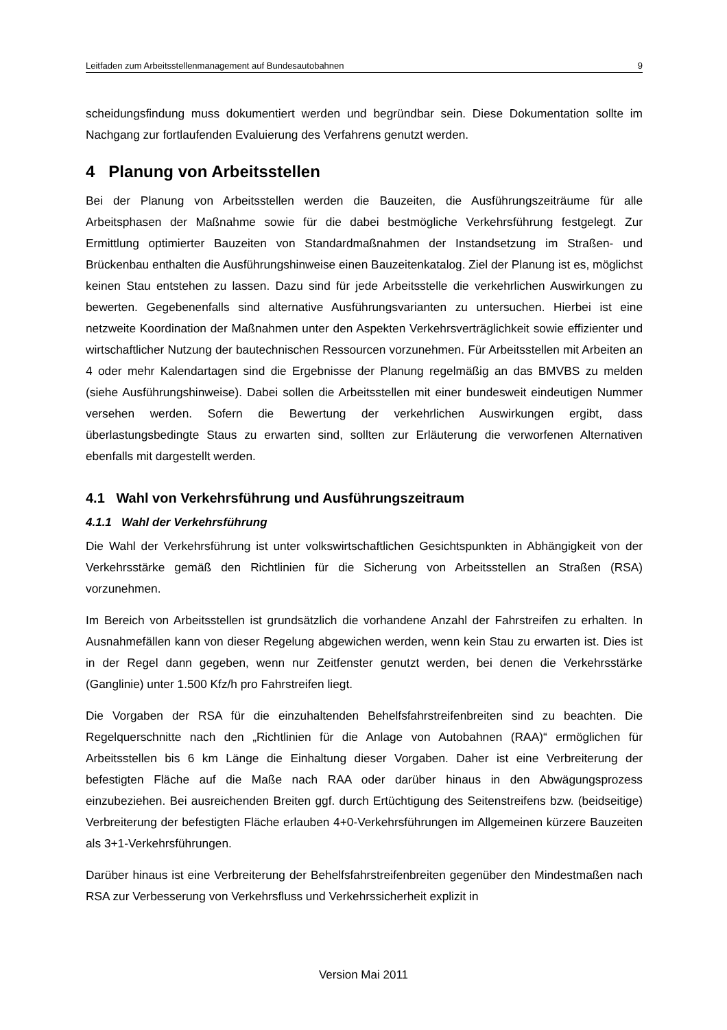Leitfaden zum Arbeitsstellenmanagement auf Bundesautobahnen 9
scheidungsfindung muss dokumentiert werden und begründbar sein. Diese Dokumentation sollte im Nachgang zur fortlaufenden Evaluierung des Verfahrens genutzt werden.
4 Planung von Arbeitsstellen
Bei der Planung von Arbeitsstellen werden die Bauzeiten, die Ausführungszeiträume für alle Arbeitsphasen der Maßnahme sowie für die dabei bestmögliche Verkehrsführung festgelegt. Zur Ermittlung optimierter Bauzeiten von Standardmaßnahmen der Instandsetzung im Straßen- und Brückenbau enthalten die Ausführungshinweise einen Bauzeitenkatalog. Ziel der Planung ist es, möglichst keinen Stau entstehen zu lassen. Dazu sind für jede Arbeitsstelle die verkehrlichen Auswirkungen zu bewerten. Gegebenenfalls sind alternative Ausführungsvarianten zu untersuchen. Hierbei ist eine netzweite Koordination der Maßnahmen unter den Aspekten Verkehrsverträglichkeit sowie effizienter und wirtschaftlicher Nutzung der bautechnischen Ressourcen vorzunehmen. Für Arbeitsstellen mit Arbeiten an 4 oder mehr Kalendartagen sind die Ergebnisse der Planung regelmäßig an das BMVBS zu melden (siehe Ausführungshinweise). Dabei sollen die Arbeitsstellen mit einer bundesweit eindeutigen Nummer versehen werden. Sofern die Bewertung der verkehrlichen Auswirkungen ergibt, dass überlastungsbedingte Staus zu erwarten sind, sollten zur Erläuterung die verworfenen Alternativen ebenfalls mit dargestellt werden.
4.1 Wahl von Verkehrsführung und Ausführungszeitraum
4.1.1 Wahl der Verkehrsführung
Die Wahl der Verkehrsführung ist unter volkswirtschaftlichen Gesichtspunkten in Abhängigkeit von der Verkehrsstärke gemäß den Richtlinien für die Sicherung von Arbeitsstellen an Straßen (RSA) vorzunehmen.
Im Bereich von Arbeitsstellen ist grundsätzlich die vorhandene Anzahl der Fahrstreifen zu erhalten. In Ausnahmefällen kann von dieser Regelung abgewichen werden, wenn kein Stau zu erwarten ist. Dies ist in der Regel dann gegeben, wenn nur Zeitfenster genutzt werden, bei denen die Verkehrsstärke (Ganglinie) unter 1.500 Kfz/h pro Fahrstreifen liegt.
Die Vorgaben der RSA für die einzuhaltenden Behelfsfahrstreifenbreiten sind zu beachten. Die Regelquerschnitte nach den „Richtlinien für die Anlage von Autobahnen (RAA)“ ermöglichen für Arbeitsstellen bis 6 km Länge die Einhaltung dieser Vorgaben. Daher ist eine Verbreiterung der befestigten Fläche auf die Maße nach RAA oder darüber hinaus in den Abwägungsprozess einzubeziehen. Bei ausreichenden Breiten ggf. durch Ertüchtigung des Seitenstreifens bzw. (beidseitige) Verbreiterung der befestigten Fläche erlauben 4+0-Verkehrsführungen im Allgemeinen kürzere Bauzeiten als 3+1-Verkehrsführungen.
Darüber hinaus ist eine Verbreiterung der Behelfsfahrstreifenbreiten gegenüber den Mindestmaßen nach RSA zur Verbesserung von Verkehrsfluss und Verkehrssicherheit explizit in
Version Mai 2011